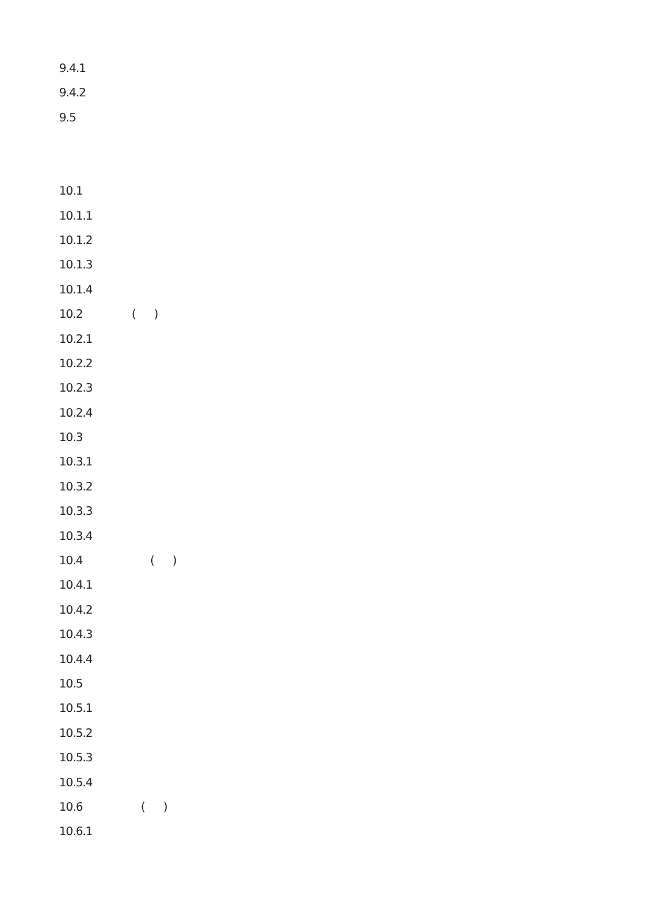9.4.1
9.4.2
9.5
10.1
10.1.1
10.1.2
10.1.3
10.1.4
10.2 ( )
10.2.1
10.2.2
10.2.3
10.2.4
10.3
10.3.1
10.3.2
10.3.3
10.3.4
10.4 ( )
10.4.1
10.4.2
10.4.3
10.4.4
10.5
10.5.1
10.5.2
10.5.3
10.5.4
10.6 ( )
10.6.1